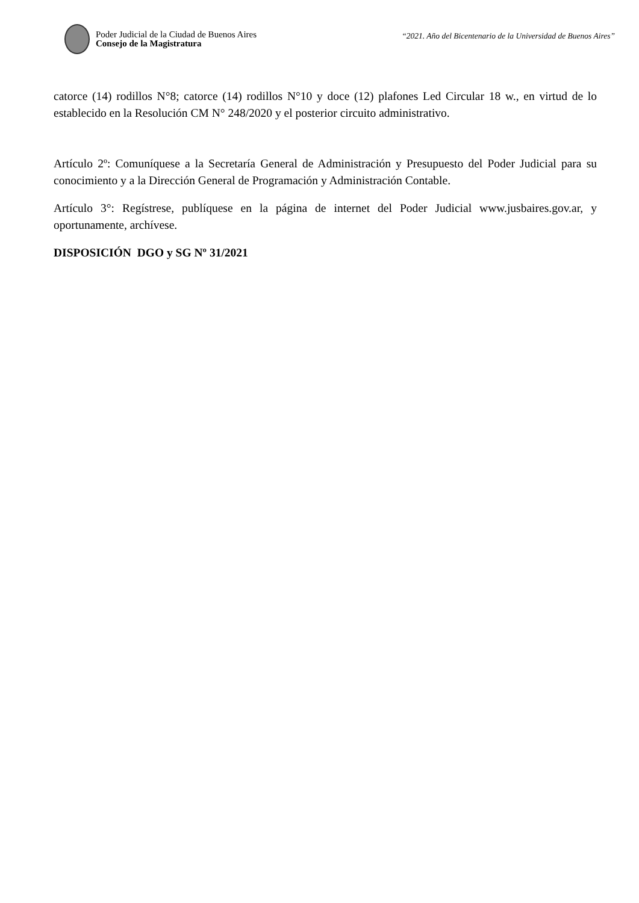Poder Judicial de la Ciudad de Buenos Aires
Consejo de la Magistratura
“2021. Año del Bicentenario de la Universidad de Buenos Aires”
catorce (14) rodillos N°8; catorce (14) rodillos N°10 y doce (12) plafones Led Circular 18 w., en virtud de lo establecido en la Resolución CM N° 248/2020 y el posterior circuito administrativo.
Artículo 2º: Comuníquese a la Secretaría General de Administración y Presupuesto del Poder Judicial para su conocimiento y a la Dirección General de Programación y Administración Contable.
Artículo 3°: Regístrese, publíquese en la página de internet del Poder Judicial www.jusbaires.gov.ar, y oportunamente, archívese.
DISPOSICIÓN DGO y SG Nº 31/2021